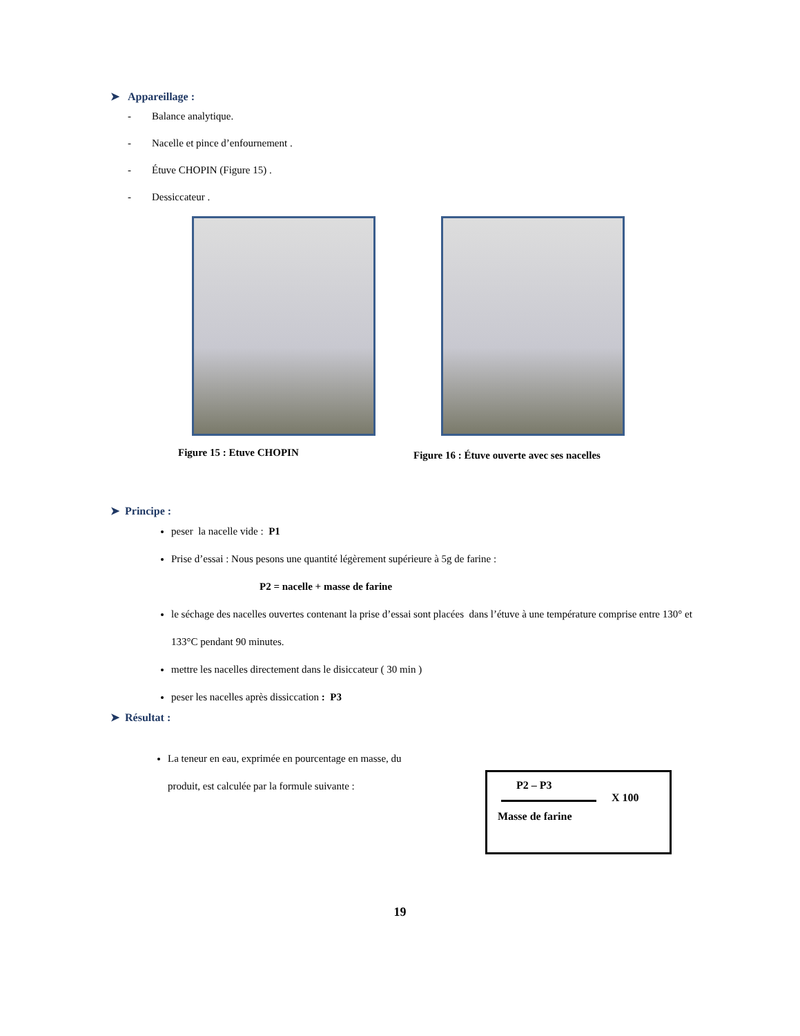➤ Appareillage :
- Balance analytique.
- Nacelle et pince d’enfournement .
- Étuve CHOPIN (Figure 15) .
- Dessiccateur .
Figure 15 : Etuve CHOPIN
Figure 16 : Étuve ouverte avec ses nacelles
➤ Principe :
peser la nacelle vide : P1
Prise d’essai : Nous pesons une quantité légèrement supérieure à 5g de farine :
P2 = nacelle + masse de farine
le séchage des nacelles ouvertes contenant la prise d’essai sont placées dans l’étuve à une température comprise entre 130° et 133°C pendant 90 minutes.
mettre les nacelles directement dans le disiccateur ( 30 min )
peser les nacelles après dissiccation : P3
➤ Résultat :
La teneur en eau, exprimée en pourcentage en masse, du produit, est calculée par la formule suivante :
P2 – P3
X 100
Masse de farine
19